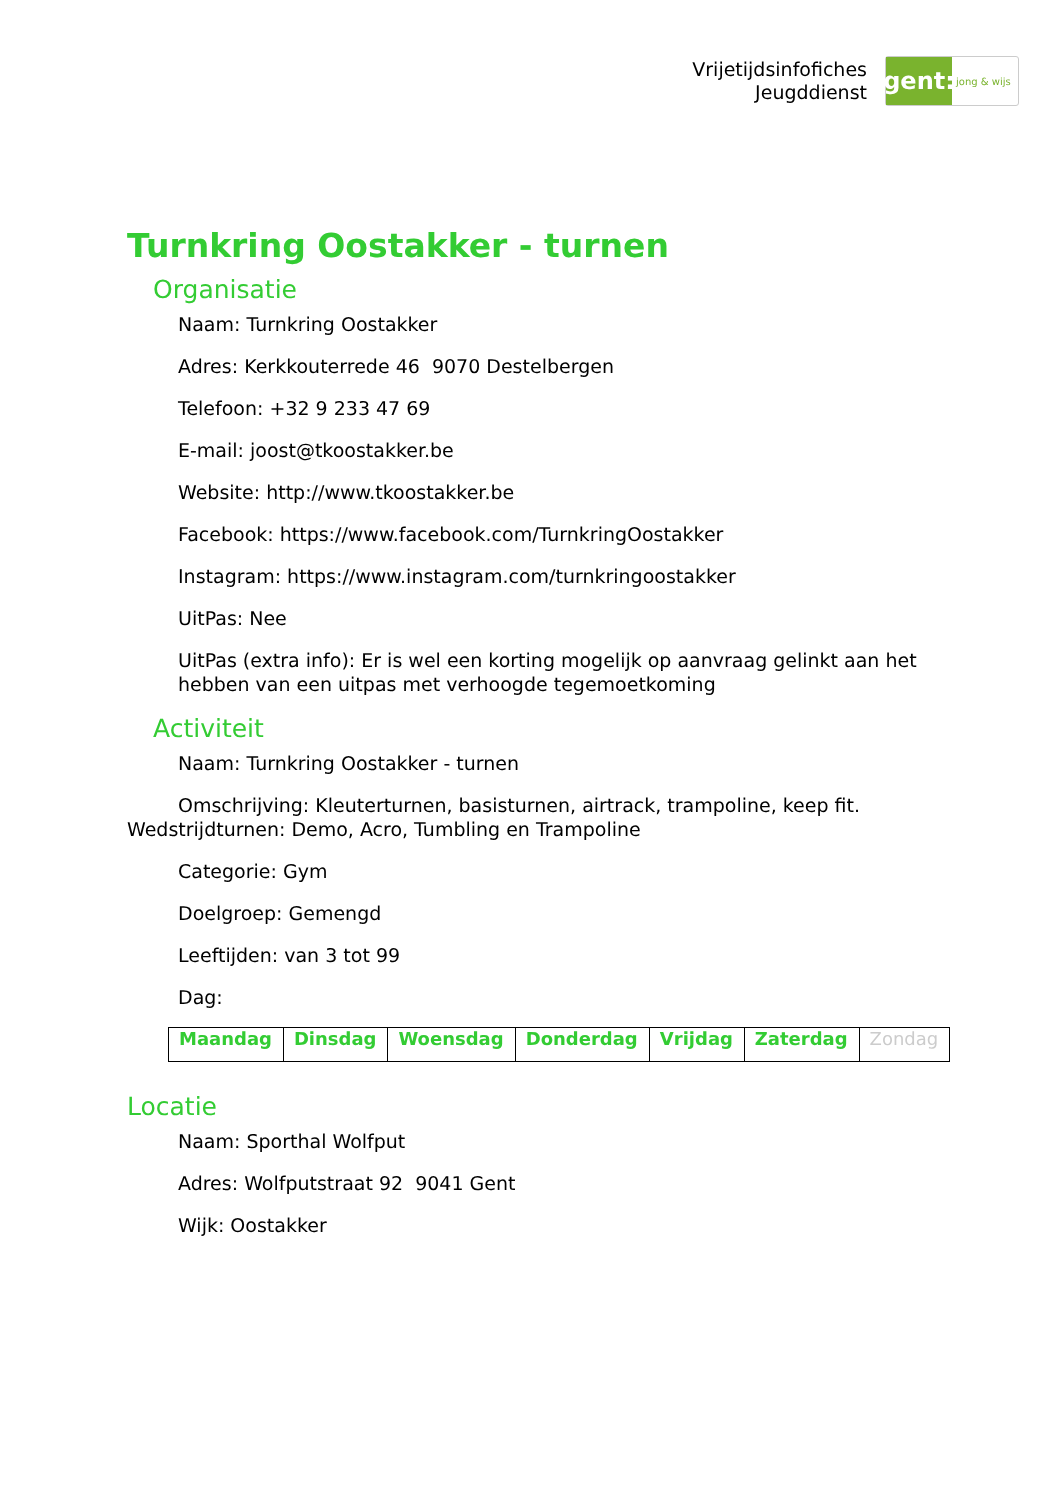Vrijetijdsinfofiches
Jeugddienst
gent:
jong & wijs
Turnkring Oostakker - turnen
Organisatie
Naam: Turnkring Oostakker
Adres: Kerkkouterrede 46 9070 Destelbergen
Telefoon: +32 9 233 47 69
E-mail: joost@tkoostakker.be
Website: http://www.tkoostakker.be
Facebook: https://www.facebook.com/TurnkringOostakker
Instagram: https://www.instagram.com/turnkringoostakker
UitPas: Nee
UitPas (extra info): Er is wel een korting mogelijk op aanvraag gelinkt aan het hebben van een uitpas met verhoogde tegemoetkoming
Activiteit
Naam: Turnkring Oostakker - turnen
Omschrijving: Kleuterturnen, basisturnen, airtrack, trampoline, keep fit. Wedstrijdturnen: Demo, Acro, Tumbling en Trampoline
Categorie: Gym
Doelgroep: Gemengd
Leeftijden: van 3 tot 99
Dag:
| Maandag | Dinsdag | Woensdag | Donderdag | Vrijdag | Zaterdag | Zondag |
Locatie
Naam: Sporthal Wolfput
Adres: Wolfputstraat 92 9041 Gent
Wijk: Oostakker